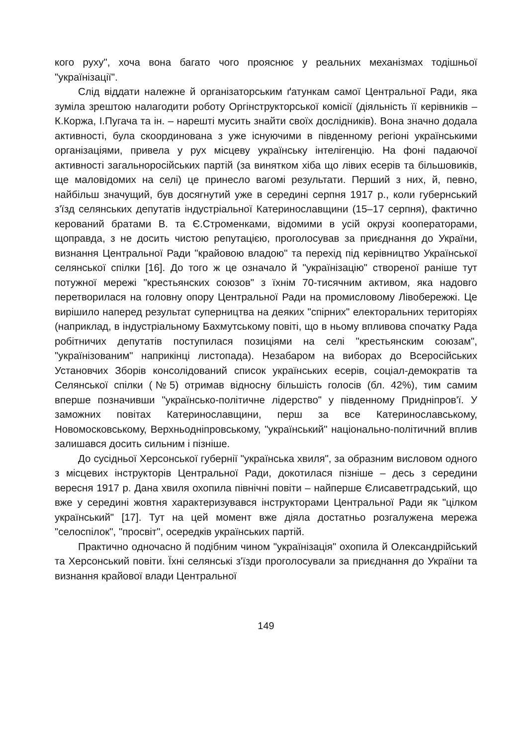кого руху", хоча вона багато чого прояснює у реальних механізмах тодішньої "українізації".
Слід віддати належне й організаторським ґатункам самої Центральної Ради, яка зуміла зрештою налагодити роботу Оргінструкторської комісії (діяльність її керівників – К.Коржа, І.Пугача та ін. – нарешті мусить знайти своїх дослідників). Вона значно додала активності, була скоординована з уже існуючими в південному регіоні українськими організаціями, привела у рух місцеву українську інтелігенцію. На фоні падаючої активності загальноросійських партій (за винятком хіба що лівих есерів та більшовиків, ще маловідомих на селі) це принесло вагомі результати. Перший з них, й, певно, найбільш значущий, був досягнутий уже в середині серпня 1917 р., коли губернський з'їзд селянських депутатів індустріальної Катеринославщини (15–17 серпня), фактично керований братами В. та Є.Строменками, відомими в усій окрузі кооператорами, щоправда, з не досить чистою репутацією, проголосував за приєднання до України, визнання Центральної Ради "крайовою владою" та перехід під керівництво Української селянської спілки [16]. До того ж це означало й "українізацію" створеної раніше тут потужної мережі "крестьянских союзов" з їхнім 70-тисячним активом, яка надовго перетворилася на головну опору Центральної Ради на промисловому Лівобережжі. Це вирішило наперед результат суперництва на деяких "спірних" електоральних територіях (наприклад, в індустріальному Бахмутському повіті, що в ньому впливова спочатку Рада робітничих депутатів поступилася позиціями на селі "крестьянским союзам", "українізованим" наприкінці листопада). Незабаром на виборах до Всеросійських Установчих Зборів консолідований список українських есерів, соціал-демократів та Селянської спілки (№5) отримав відносну більшість голосів (бл. 42%), тим самим вперше позначивши "українсько-політичне лідерство" у південному Придніпров'ї. У заможних повітах Катеринославщини, перш за все Катеринославському, Новомосковському, Верхньодніпровському, "український" національно-політичний вплив залишався досить сильним і пізніше.
До сусідньої Херсонської губернії "українська хвиля", за образним висловом одного з місцевих інструкторів Центральної Ради, докотилася пізніше – десь з середини вересня 1917 р. Дана хвиля охопила північні повіти – найперше Єлисаветградський, що вже у середині жовтня характеризувався інструкторами Центральної Ради як "цілком український" [17]. Тут на цей момент вже діяла достатньо розгалужена мережа "селоспілок", "просвіт", осередків українських партій.
Практично одночасно й подібним чином "українізація" охопила й Олександрійський та Херсонський повіти. Їхні селянські з'їзди проголосували за приєднання до України та визнання крайової влади Центральної
149